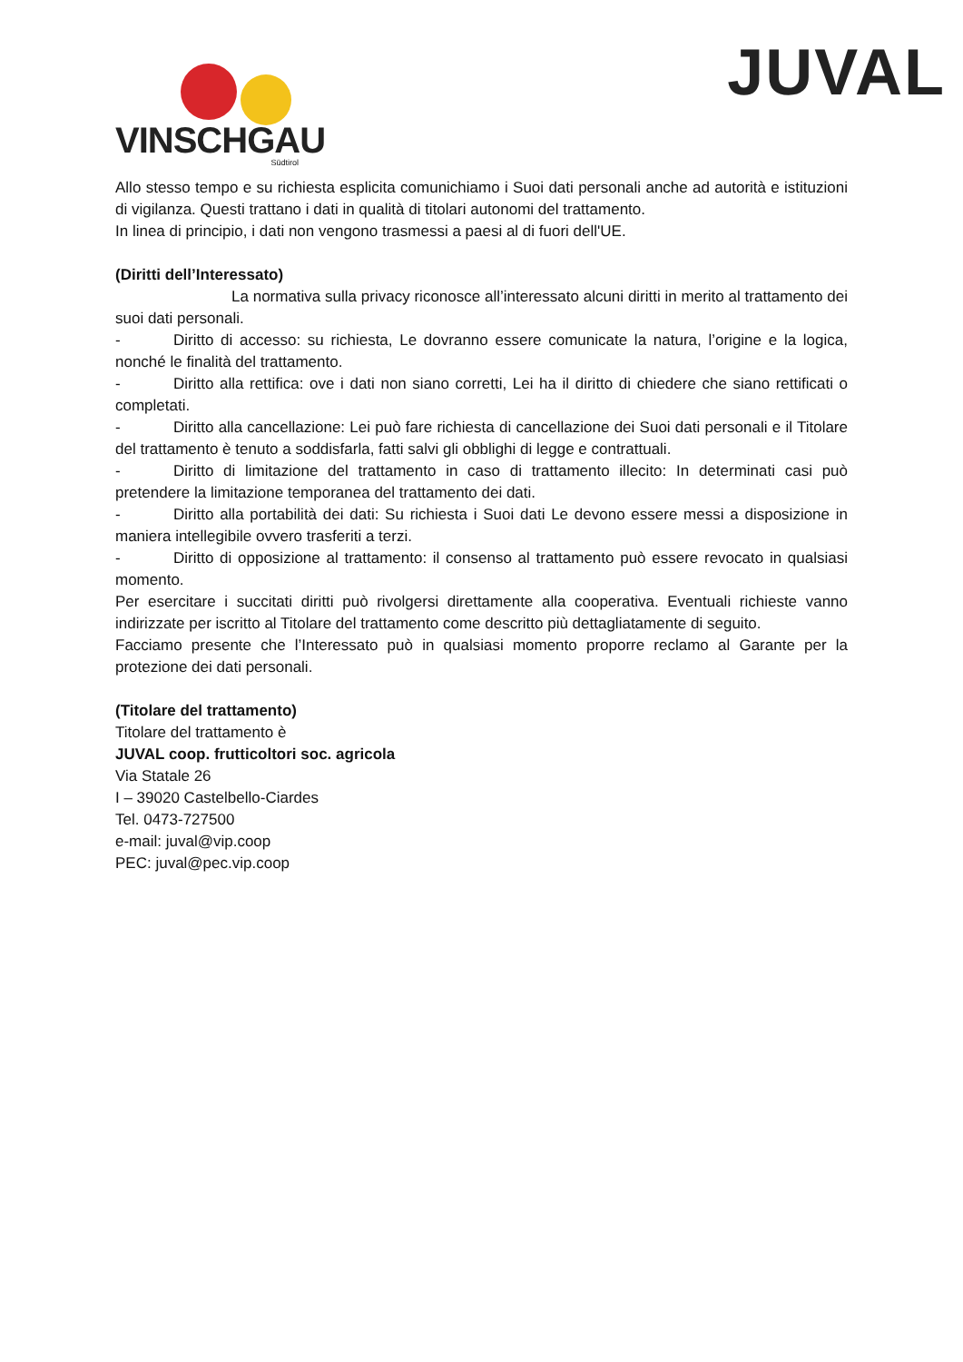VINSCHGAU
Südtirol
JUVAL
Allo stesso tempo e su richiesta esplicita comunichiamo i Suoi dati personali anche ad autorità e istituzioni di vigilanza. Questi trattano i dati in qualità di titolari autonomi del trattamento.
In linea di principio, i dati non vengono trasmessi a paesi al di fuori dell'UE.
(Diritti dell’Interessato)
La normativa sulla privacy riconosce all’interessato alcuni diritti in merito al trattamento dei suoi dati personali.
- Diritto di accesso: su richiesta, Le dovranno essere comunicate la natura, l’origine e la logica, nonché le finalità del trattamento.
- Diritto alla rettifica: ove i dati non siano corretti, Lei ha il diritto di chiedere che siano rettificati o completati.
- Diritto alla cancellazione: Lei può fare richiesta di cancellazione dei Suoi dati personali e il Titolare del trattamento è tenuto a soddisfarla, fatti salvi gli obblighi di legge e contrattuali.
- Diritto di limitazione del trattamento in caso di trattamento illecito: In determinati casi può pretendere la limitazione temporanea del trattamento dei dati.
- Diritto alla portabilità dei dati: Su richiesta i Suoi dati Le devono essere messi a disposizione in maniera intellegibile ovvero trasferiti a terzi.
- Diritto di opposizione al trattamento: il consenso al trattamento può essere revocato in qualsiasi momento.
Per esercitare i succitati diritti può rivolgersi direttamente alla cooperativa. Eventuali richieste vanno indirizzate per iscritto al Titolare del trattamento come descritto più dettagliatamente di seguito.
Facciamo presente che l’Interessato può in qualsiasi momento proporre reclamo al Garante per la protezione dei dati personali.
(Titolare del trattamento)
Titolare del trattamento è
JUVAL coop. frutticoltori soc. agricola
Via Statale 26
I – 39020 Castelbello-Ciardes
Tel. 0473-727500
e-mail: juval@vip.coop
PEC: juval@pec.vip.coop